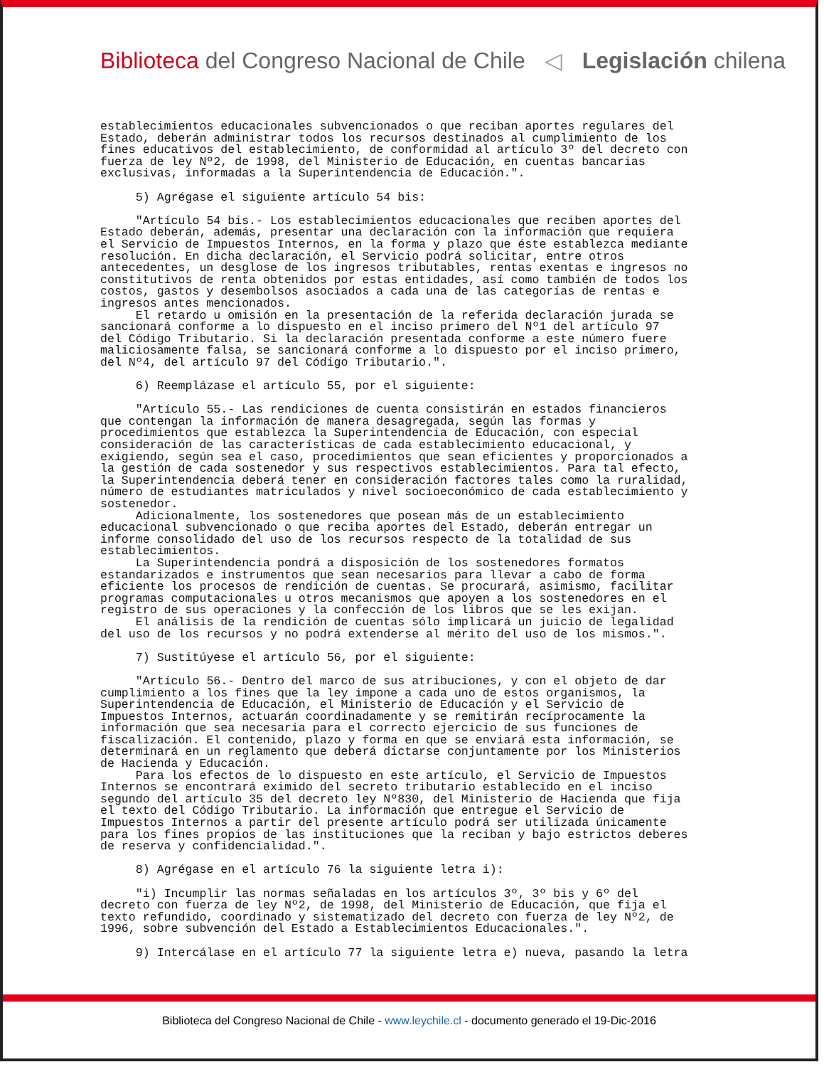Biblioteca del Congreso Nacional de Chile ◁ Legislación chilena
establecimientos educacionales subvencionados o que reciban aportes regulares del Estado, deberán administrar todos los recursos destinados al cumplimiento de los fines educativos del establecimiento, de conformidad al artículo 3º del decreto con fuerza de ley Nº2, de 1998, del Ministerio de Educación, en cuentas bancarias exclusivas, informadas a la Superintendencia de Educación.". 5) Agrégase el siguiente artículo 54 bis: "Artículo 54 bis.- Los establecimientos educacionales que reciben aportes del Estado deberán, además, presentar una declaración con la información que requiera el Servicio de Impuestos Internos, en la forma y plazo que éste establezca mediante resolución. En dicha declaración, el Servicio podrá solicitar, entre otros antecedentes, un desglose de los ingresos tributables, rentas exentas e ingresos no constitutivos de renta obtenidos por estas entidades, así como también de todos los costos, gastos y desembolsos asociados a cada una de las categorías de rentas e ingresos antes mencionados. El retardo u omisión en la presentación de la referida declaración jurada se sancionará conforme a lo dispuesto en el inciso primero del Nº1 del artículo 97 del Código Tributario. Si la declaración presentada conforme a este número fuere maliciosamente falsa, se sancionará conforme a lo dispuesto por el inciso primero, del Nº4, del artículo 97 del Código Tributario.". 6) Reemplázase el artículo 55, por el siguiente: "Artículo 55.- Las rendiciones de cuenta consistirán en estados financieros que contengan la información de manera desagregada, según las formas y procedimientos que establezca la Superintendencia de Educación, con especial consideración de las características de cada establecimiento educacional, y exigiendo, según sea el caso, procedimientos que sean eficientes y proporcionados a la gestión de cada sostenedor y sus respectivos establecimientos. Para tal efecto, la Superintendencia deberá tener en consideración factores tales como la ruralidad, número de estudiantes matriculados y nivel socioeconómico de cada establecimiento y sostenedor. Adicionalmente, los sostenedores que posean más de un establecimiento educacional subvencionado o que reciba aportes del Estado, deberán entregar un informe consolidado del uso de los recursos respecto de la totalidad de sus establecimientos. La Superintendencia pondrá a disposición de los sostenedores formatos estandarizados e instrumentos que sean necesarios para llevar a cabo de forma eficiente los procesos de rendición de cuentas. Se procurará, asimismo, facilitar programas computacionales u otros mecanismos que apoyen a los sostenedores en el registro de sus operaciones y la confección de los libros que se les exijan. El análisis de la rendición de cuentas sólo implicará un juicio de legalidad del uso de los recursos y no podrá extenderse al mérito del uso de los mismos.". 7) Sustitúyese el artículo 56, por el siguiente: "Artículo 56.- Dentro del marco de sus atribuciones, y con el objeto de dar cumplimiento a los fines que la ley impone a cada uno de estos organismos, la Superintendencia de Educación, el Ministerio de Educación y el Servicio de Impuestos Internos, actuarán coordinadamente y se remitirán recíprocamente la información que sea necesaria para el correcto ejercicio de sus funciones de fiscalización. El contenido, plazo y forma en que se enviará esta información, se determinará en un reglamento que deberá dictarse conjuntamente por los Ministerios de Hacienda y Educación. Para los efectos de lo dispuesto en este artículo, el Servicio de Impuestos Internos se encontrará eximido del secreto tributario establecido en el inciso segundo del artículo 35 del decreto ley Nº830, del Ministerio de Hacienda que fija el texto del Código Tributario. La información que entregue el Servicio de Impuestos Internos a partir del presente artículo podrá ser utilizada únicamente para los fines propios de las instituciones que la reciban y bajo estrictos deberes de reserva y confidencialidad.". 8) Agrégase en el artículo 76 la siguiente letra i): "i) Incumplir las normas señaladas en los artículos 3º, 3º bis y 6º del decreto con fuerza de ley Nº2, de 1998, del Ministerio de Educación, que fija el texto refundido, coordinado y sistematizado del decreto con fuerza de ley Nº2, de 1996, sobre subvención del Estado a Establecimientos Educacionales.". 9) Intercálase en el artículo 77 la siguiente letra e) nueva, pasando la letra
Biblioteca del Congreso Nacional de Chile - www.leychile.cl - documento generado el 19-Dic-2016